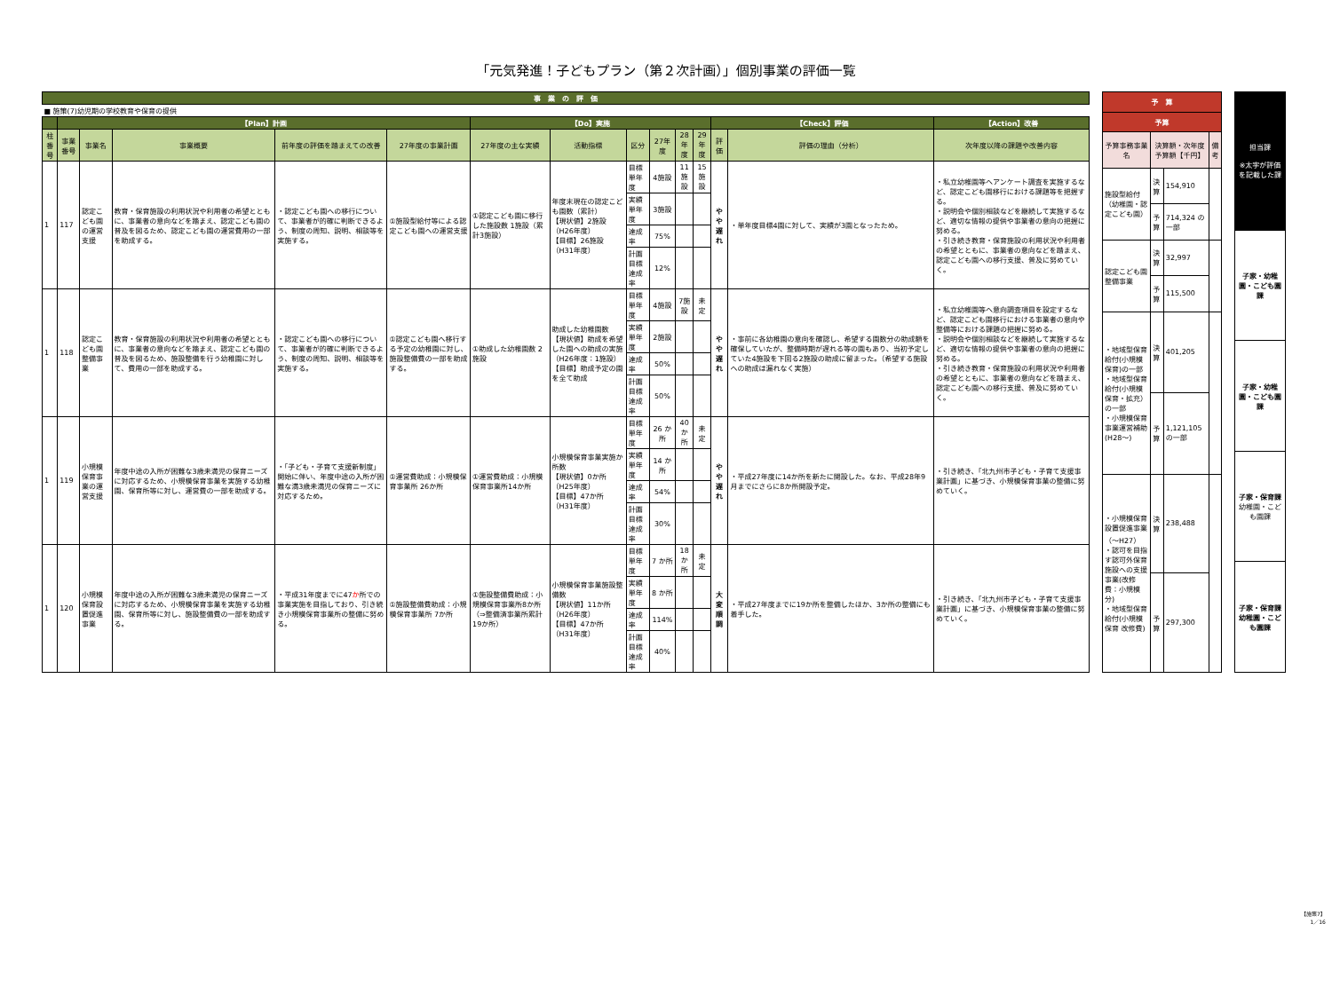「元気発進！子どもプラン（第２次計画）」個別事業の評価一覧
| 事 業 の 評 価 | | | | | | | | | | | | | | |
| --- | --- | --- | --- | --- | --- | --- | --- | --- | --- | --- | --- | --- | --- | --- |
| ■ 施策(7)幼児期の学校教育や保育の提供 | | | | | | | | | | | | | | |
| | 【Plan】計画 | | | | | 【Do】実施 | | | | | | 【Check】評価 | | 【Action】改善 |
| 柱番号 | 事業番号 | 事業名 | 事業概要 | 前年度の評価を踏まえての改善 | 27年度の事業計画 | 27年度の主な実績 | 活動指標 | 区分 | 27年度 | 28年度 | 29年度 | 評価 | 評価の理由（分析） | 次年度以降の課題や改善内容 |
| 1 | 117 | 認定こども園の運営支援 | 教育・保育施設の利用状況や利用者の希望とともに、事業者の意向などを踏まえ、認定こども園の普及を図るため、認定こども園の運営費用の一部を助成する。 | ・認定こども園への移行について、事業者が的確に判断できるよう、制度の周知、説明、相談等を実施する。 | ①施設型給付等による認定こども園への運営支援 | ①認定こども園に移行した施設数 1施設（累計3施設） | 年度末現在の認定こども園数（累計） 【現状値】2施設（H26年度） 【目標】26施設（H31年度） | 目標単年度 | 4施設 | 11施設 | 15施設 | やや遅れ | ・単年度目標4園に対して、実績が3園となったため。 | ・私立幼稚園等へアンケート調査を実施するなど、認定こども園移行における課題等を把握する。 ・説明会や個別相談などを継続して実施するなど、適切な情報の提供や事業者の意向の把握に努める。 ・引き続き教育・保育施設の利用状況や利用者の希望とともに、事業者の意向などを踏まえ、認定こども園への移行支援、普及に努めていく。 |
| | | | | | | | | 実績単年度 | 3施設 | | | | | |
| | | | | | | | | 達成率 | 75% | | | | | |
| | | | | | | | | 計画目標達成率 | 12% | | | | | |
| 1 | 118 | 認定こども園整備事業 | 教育・保育施設の利用状況や利用者の希望とともに、事業者の意向などを踏まえ、認定こども園の普及を図るため、施設整備を行う幼稚園に対して、費用の一部を助成する。 | ・認定こども園への移行について、事業者が的確に判断できるよう、制度の周知、説明、相談等を実施する。 | ①認定こども園へ移行する予定の幼稚園に対し、施設整備費の一部を助成する。 | ①助成した幼稚園数 2施設 | 助成した幼稚園数 【現状値】助成を希望した園への助成の実施（H26年度：1施設） 【目標】助成予定の園を全て助成 | 目標単年度 | 4施設 | 7施設 | 未定 | やや遅れ | ・事前に各幼稚園の意向を確認し、希望する園数分の助成額を確保していたが、整備時期が遅れる等の園もあり、当初予定していた4施設を下回る2施設の助成に留まった。（希望する施設への助成は漏れなく実施） | ・私立幼稚園等へ意向調査項目を設定するなど、認定こども園移行における事業者の意向や整備等における課題の把握に努める。 ・説明会や個別相談などを継続して実施するなど、適切な情報の提供や事業者の意向の把握に努める。 ・引き続き教育・保育施設の利用状況や利用者の希望とともに、事業者の意向などを踏まえ、認定こども園への移行支援、普及に努めていく。 |
| | | | | | | | | 実績単年度 | 2施設 | | | | | |
| | | | | | | | | 達成率 | 50% | | | | | |
| | | | | | | | | 計画目標達成率 | 50% | | | | | |
| 1 | 119 | 小規模保育事業の運営支援 | 年度中途の入所が困難な3歳未満児の保育ニーズに対応するため、小規模保育事業を実施する幼稚園、保育所等に対し、運営費の一部を助成する。 | ・「子ども・子育て支援新制度」開始に伴い、年度中途の入所が困難な満3歳未満児の保育ニーズに対応するため。 | ①運営費助成：小規模保育事業所 26か所 | ①運営費助成：小規模保育事業所14か所 | 小規模保育事業実施か所数 【現状値】0か所（H25年度） 【目標】47か所（H31年度） | 目標単年度 | 26 か所 | 40 か所 | 未定 | やや遅れ | ・平成27年度に14か所を新たに開設した。なお、平成28年9月までにさらに8か所開設予定。 | ・引き続き、「北九州市子ども・子育て支援事業計画」に基づき、小規模保育事業の整備に努めていく。 |
| | | | | | | | | 実績単年度 | 14 か所 | | | | | |
| | | | | | | | | 達成率 | 54% | | | | | |
| | | | | | | | | 計画目標達成率 | 30% | | | | | |
| 1 | 120 | 小規模保育設置促進事業 | 年度中途の入所が困難な3歳未満児の保育ニーズに対応するため、小規模保育事業を実施する幼稚園、保育所等に対し、施設整備費の一部を助成する。 | ・平成31年度までに47 か 所での事業実施を目指しており、引き続き小規模保育事業所の整備に努める。 | ①施設整備費助成：小規模保育事業所 7か所 | ①施設整備費助成：小規模保育事業所8か所（⇒整備済事業所累計 19か所） | 小規模保育事業施設整備数 【現状値】11か所（H26年度） 【目標】47か所（H31年度） | 目標単年度 | 7 か所 | 18 か所 | 未定 | 大変順調 | ・平成27年度までに19か所を整備したほか、3か所の整備にも着手した。 | ・引き続き、「北九州市子ども・子育て支援事業計画」に基づき、小規模保育事業の整備に努めていく。 |
| | | | | | | | | 実績単年度 | 8 か所 | | | | | |
| | | | | | | | | 達成率 | 114% | | | | | |
| | | | | | | | | 計画目標達成率 | 40% | | | | | |
| 予 算 | | | |
| --- | --- | --- | --- |
| 予算 | | | |
| 予算事務事業名 | 決算額・次年度予算額【千円】 | | 備考 |
| 施設型給付（幼稚園・認定こども園） | 決算 | 154,910 | |
| | 予算 | 714,324 の一部 | |
| 認定こども園整備事業 | 決算 | 32,997 | |
| | 予算 | 115,500 | |
| ・地域型保育給付(小規模保育)の一部 ・地域型保育給付(小規模保育・拡充）の一部 ・小規模保育事業運営補助(H28～) | 決算 | 401,205 | |
| | 予算 | 1,121,105 の一部 | |
| ・小規模保育設置促進事業（～H27） ・認可を目指す認可外保育施設への支援事業(改修費：小規模分) ・地域型保育給付(小規模保育 改修費) | 決算 | 238,488 | |
| | 予算 | 297,300 | |
| 担当課 ※太字が評価を記載した課 |
| --- |
| 子家・幼稚園・こども園課 |
| 子家・幼稚園・こども園課 |
| 子家・保育課 幼稚園・こども園課 |
| 子家・保育課 幼稚園・こども園課 |
【施策7】
1／16